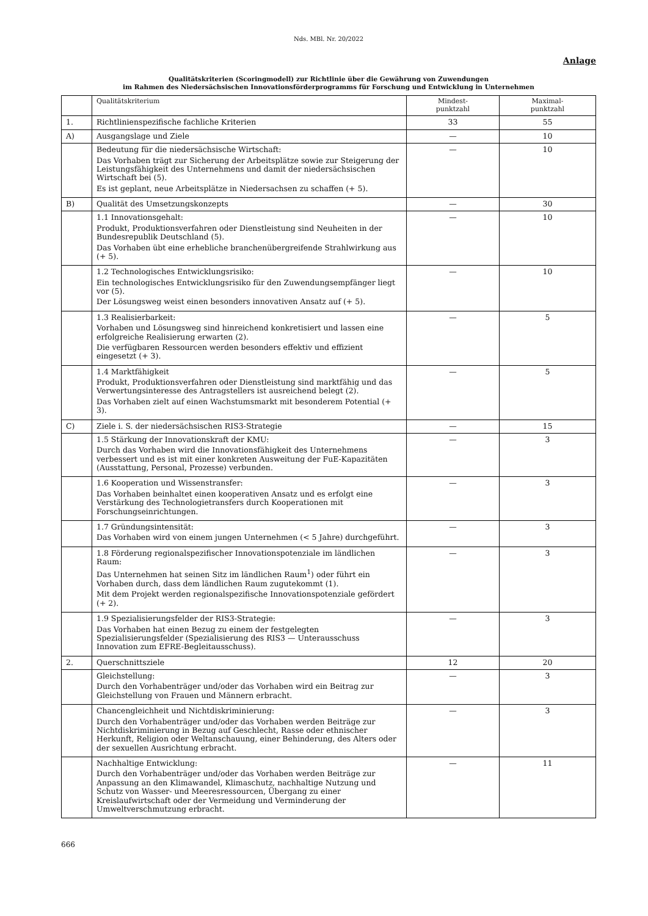Nds. MBl. Nr. 20/2022
Anlage
Qualitätskriterien (Scoringmodell) zur Richtlinie über die Gewährung von Zuwendungen
im Rahmen des Niedersächsischen Innovationsförderprogramms für Forschung und Entwicklung in Unternehmen
| | Qualitätskriterium | Mindest- punktzahl | Maximal- punktzahl |
| --- | --- | --- | --- |
| 1. | Richtlinienspezifische fachliche Kriterien | 33 | 55 |
| A) | Ausgangslage und Ziele | — | 10 |
| | Bedeutung für die niedersächsische Wirtschaft: Das Vorhaben trägt zur Sicherung der Arbeitsplätze sowie zur Steigerung der Leistungsfähigkeit des Unternehmens und damit der niedersächsischen Wirtschaft bei (5). Es ist geplant, neue Arbeitsplätze in Niedersachsen zu schaffen (+ 5). | — | 10 |
| B) | Qualität des Umsetzungskonzepts | — | 30 |
| | 1.1 Innovationsgehalt: Produkt, Produktionsverfahren oder Dienstleistung sind Neuheiten in der Bundesrepublik Deutschland (5). Das Vorhaben übt eine erhebliche branchenübergreifende Strahlwirkung aus (+ 5). | — | 10 |
| | 1.2 Technologisches Entwicklungsrisiko: Ein technologisches Entwicklungsrisiko für den Zuwendungsempfänger liegt vor (5). Der Lösungsweg weist einen besonders innovativen Ansatz auf (+ 5). | — | 10 |
| | 1.3 Realisierbarkeit: Vorhaben und Lösungsweg sind hinreichend konkretisiert und lassen eine erfolgreiche Realisierung erwarten (2). Die verfügbaren Ressourcen werden besonders effektiv und effizient eingesetzt (+ 3). | — | 5 |
| | 1.4 Marktfähigkeit Produkt, Produktionsverfahren oder Dienstleistung sind marktfähig und das Verwertungsinteresse des Antragstellers ist ausreichend belegt (2). Das Vorhaben zielt auf einen Wachstumsmarkt mit besonderem Potential (+ 3). | — | 5 |
| C) | Ziele i. S. der niedersächsischen RIS3-Strategie | — | 15 |
| | 1.5 Stärkung der Innovationskraft der KMU: Durch das Vorhaben wird die Innovationsfähigkeit des Unternehmens verbessert und es ist mit einer konkreten Ausweitung der FuE-Kapazitäten (Ausstattung, Personal, Prozesse) verbunden. | — | 3 |
| | 1.6 Kooperation und Wissenstransfer: Das Vorhaben beinhaltet einen kooperativen Ansatz und es erfolgt eine Verstärkung des Technologietransfers durch Kooperationen mit Forschungseinrichtungen. | — | 3 |
| | 1.7 Gründungsintensität: Das Vorhaben wird von einem jungen Unternehmen (< 5 Jahre) durchgeführt. | — | 3 |
| | 1.8 Förderung regionalspezifischer Innovationspotenziale im ländlichen Raum: Das Unternehmen hat seinen Sitz im ländlichen Raum<sup>1</sup>) oder führt ein Vorhaben durch, dass dem ländlichen Raum zugutekommt (1). Mit dem Projekt werden regionalspezifische Innovationspotenziale gefördert (+ 2). | — | 3 |
| | 1.9 Spezialisierungsfelder der RIS3-Strategie: Das Vorhaben hat einen Bezug zu einem der festgelegten Spezialisierungsfelder (Spezialisierung des RIS3 — Unterausschuss Innovation zum EFRE-Begleitausschuss). | — | 3 |
| 2. | Querschnittsziele | 12 | 20 |
| | Gleichstellung: Durch den Vorhabenträger und/oder das Vorhaben wird ein Beitrag zur Gleichstellung von Frauen und Männern erbracht. | — | 3 |
| | Chancengleichheit und Nichtdiskriminierung: Durch den Vorhabenträger und/oder das Vorhaben werden Beiträge zur Nichtdiskriminierung in Bezug auf Geschlecht, Rasse oder ethnischer Herkunft, Religion oder Weltanschauung, einer Behinderung, des Alters oder der sexuellen Ausrichtung erbracht. | — | 3 |
| | Nachhaltige Entwicklung: Durch den Vorhabenträger und/oder das Vorhaben werden Beiträge zur Anpassung an den Klimawandel, Klimaschutz, nachhaltige Nutzung und Schutz von Wasser- und Meeresressourcen, Übergang zu einer Kreislaufwirtschaft oder der Vermeidung und Verminderung der Umweltverschmutzung erbracht. | — | 11 |
666